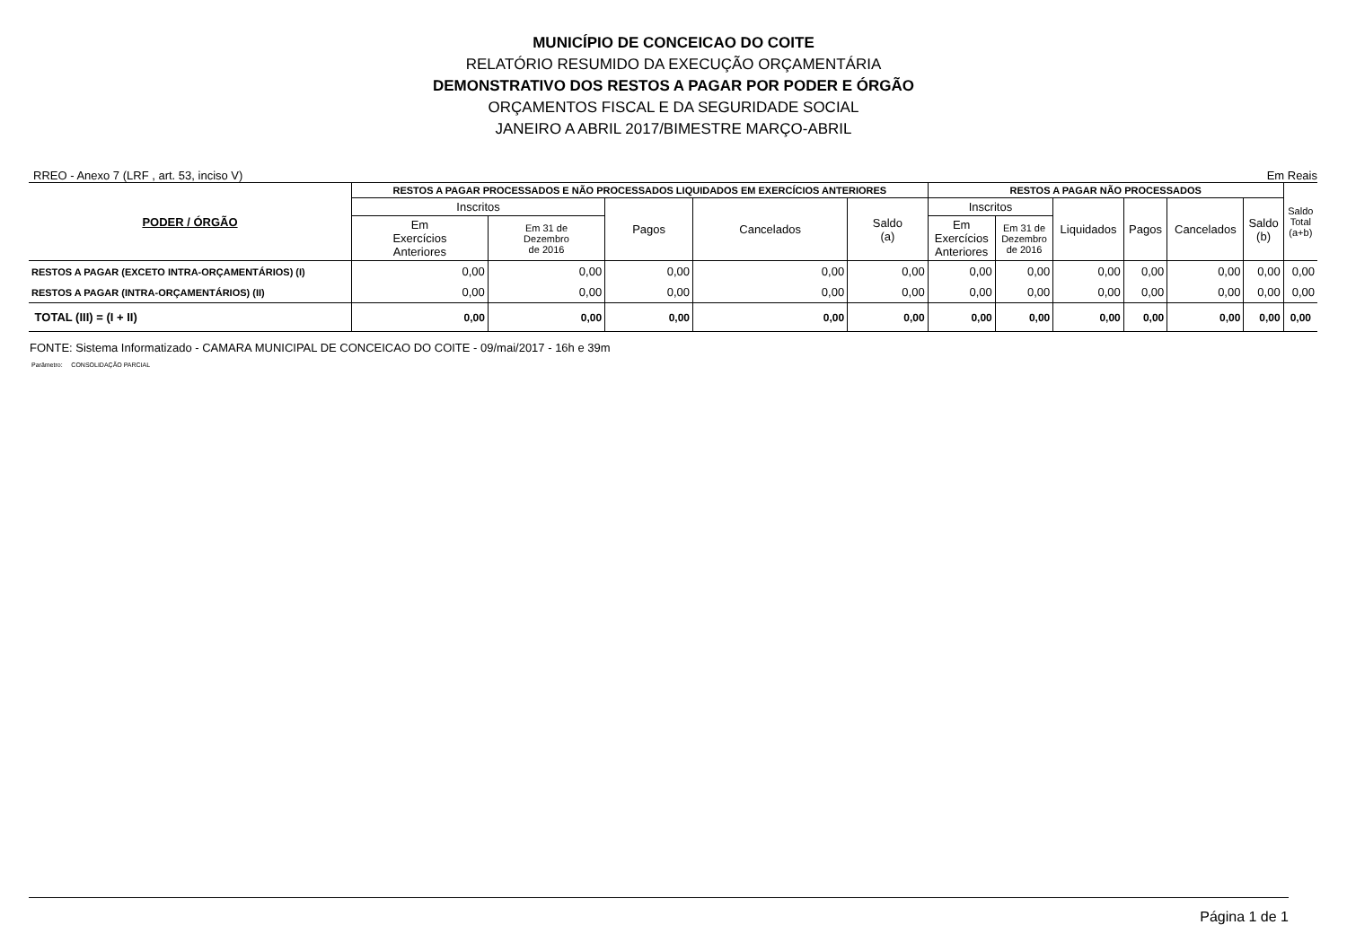MUNICÍPIO DE CONCEICAO DO COITE
RELATÓRIO RESUMIDO DA EXECUÇÃO ORÇAMENTÁRIA
DEMONSTRATIVO DOS RESTOS A PAGAR POR PODER E ÓRGÃO
ORÇAMENTOS FISCAL E DA SEGURIDADE SOCIAL
JANEIRO A ABRIL 2017/BIMESTRE MARÇO-ABRIL
RREO - Anexo 7 (LRF , art. 53, inciso V) Em Reais
| PODER / ÓRGÃO | RESTOS A PAGAR PROCESSADOS E NÃO PROCESSADOS LIQUIDADOS EM EXERCÍCIOS ANTERIORES | | | | | RESTOS A PAGAR NÃO PROCESSADOS | | | | | | Saldo Total (a+b) |
| --- | --- | --- | --- | --- | --- | --- | --- | --- | --- | --- | --- | --- |
| | Inscritos | | Pagos | Cancelados | Saldo (a) | Inscritos | | Liquidados | Pagos | Cancelados | Saldo (b) | |
| | Em Exercícios Anteriores | Em 31 de Dezembro de 2016 | | | | Em Exercícios Anteriores | Em 31 de Dezembro de 2016 | | | | | |
| RESTOS A PAGAR (EXCETO INTRA-ORÇAMENTÁRIOS) (I) | 0,00 | 0,00 | 0,00 | 0,00 | 0,00 | 0,00 | 0,00 | 0,00 | 0,00 | 0,00 | 0,00 | 0,00 |
| RESTOS A PAGAR (INTRA-ORÇAMENTÁRIOS) (II) | 0,00 | 0,00 | 0,00 | 0,00 | 0,00 | 0,00 | 0,00 | 0,00 | 0,00 | 0,00 | 0,00 | 0,00 |
| TOTAL (III) = (I + II) | 0,00 | 0,00 | 0,00 | 0,00 | 0,00 | 0,00 | 0,00 | 0,00 | 0,00 | 0,00 | 0,00 | 0,00 |
FONTE: Sistema Informatizado - CAMARA MUNICIPAL DE CONCEICAO DO COITE - 09/mai/2017 - 16h e 39m
Parâmetro: CONSOLIDAÇÃO PARCIAL
Página 1 de 1